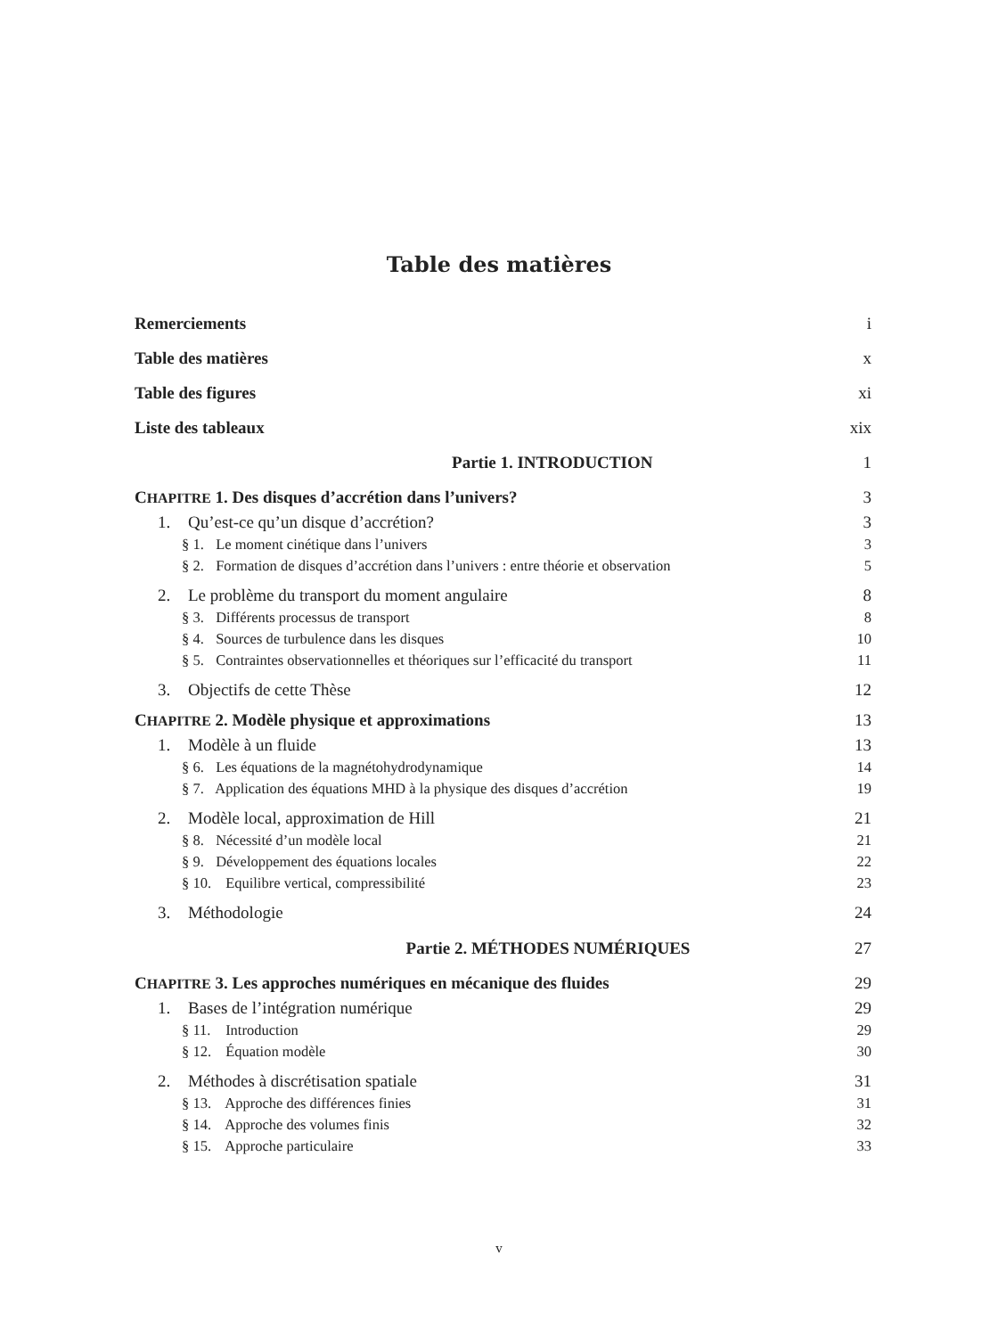Table des matières
Remerciements i
Table des matières x
Table des figures xi
Liste des tableaux xix
Partie 1. INTRODUCTION 1
CHAPITRE 1. Des disques d’accrétion dans l’univers? 3
1. Qu’est-ce qu’un disque d’accrétion? 3
§ 1. Le moment cinétique dans l’univers 3
§ 2. Formation de disques d’accrétion dans l’univers : entre théorie et observation 5
2. Le problème du transport du moment angulaire 8
§ 3. Différents processus de transport 8
§ 4. Sources de turbulence dans les disques 10
§ 5. Contraintes observationnelles et théoriques sur l’efficacité du transport 11
3. Objectifs de cette Thèse 12
CHAPITRE 2. Modèle physique et approximations 13
1. Modèle à un fluide 13
§ 6. Les équations de la magnétohydrodynamique 14
§ 7. Application des équations MHD à la physique des disques d’accrétion 19
2. Modèle local, approximation de Hill 21
§ 8. Nécessité d’un modèle local 21
§ 9. Développement des équations locales 22
§ 10. Equilibre vertical, compressibilité 23
3. Méthodologie 24
Partie 2. MÉTHODES NUMÉRIQUES 27
CHAPITRE 3. Les approches numériques en mécanique des fluides 29
1. Bases de l’intégration numérique 29
§ 11. Introduction 29
§ 12. Équation modèle 30
2. Méthodes à discrétisation spatiale 31
§ 13. Approche des différences finies 31
§ 14. Approche des volumes finis 32
§ 15. Approche particulaire 33
v